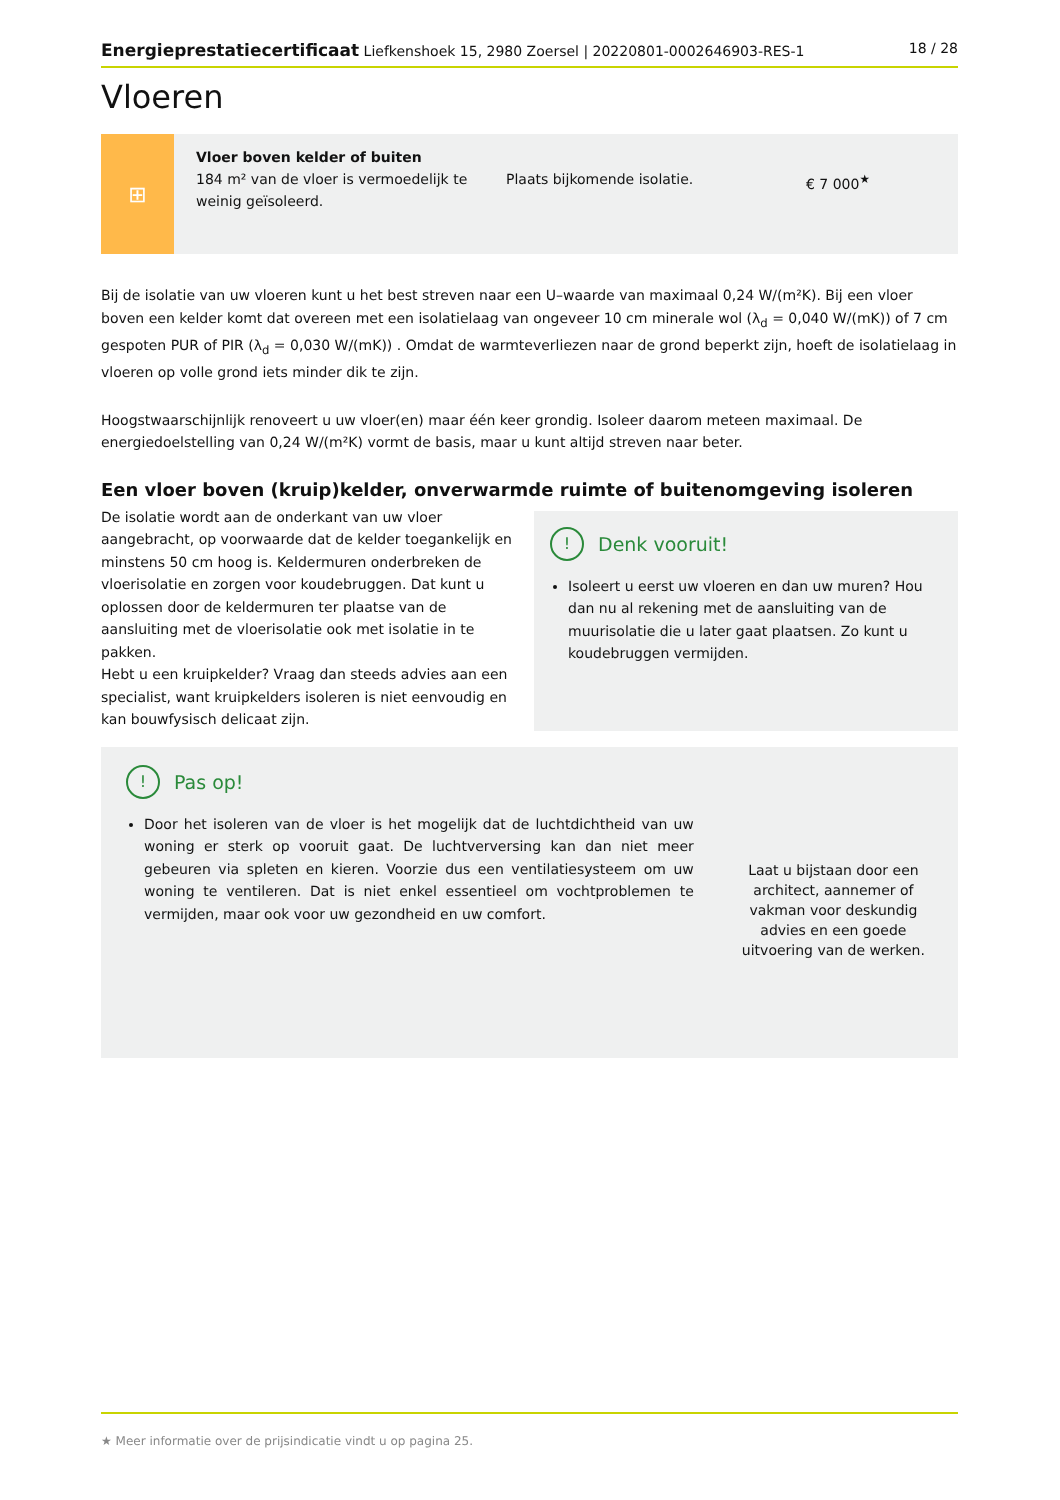Energieprestatiecertificaat Liefkenshoek 15, 2980 Zoersel | 20220801-0002646903-RES-1
18 / 28
Vloeren
⊞
Vloer boven kelder of buiten
184 m² van de vloer is vermoedelijk te weinig geïsoleerd.
Plaats bijkomende isolatie. € 7 000<sup>★</sup>
Bij de isolatie van uw vloeren kunt u het best streven naar een U–waarde van maximaal 0,24 W/(m²K). Bij een vloer boven een kelder komt dat overeen met een isolatielaag van ongeveer 10 cm minerale wol (λ<sub>d</sub> = 0,040 W/(mK)) of 7 cm gespoten PUR of PIR (λ<sub>d</sub> = 0,030 W/(mK)) . Omdat de warmteverliezen naar de grond beperkt zijn, hoeft de isolatielaag in vloeren op volle grond iets minder dik te zijn.
Hoogstwaarschijnlijk renoveert u uw vloer(en) maar één keer grondig. Isoleer daarom meteen maximaal. De energiedoelstelling van 0,24 W/(m²K) vormt de basis, maar u kunt altijd streven naar beter.
Een vloer boven (kruip)kelder, onverwarmde ruimte of buitenomgeving isoleren
De isolatie wordt aan de onderkant van uw vloer aangebracht, op voorwaarde dat de kelder toegankelijk en minstens 50 cm hoog is. Keldermuren onderbreken de vloerisolatie en zorgen voor koudebruggen. Dat kunt u oplossen door de keldermuren ter plaatse van de aansluiting met de vloerisolatie ook met isolatie in te pakken.
Hebt u een kruipkelder? Vraag dan steeds advies aan een specialist, want kruipkelders isoleren is niet eenvoudig en kan bouwfysisch delicaat zijn.
! Denk vooruit!
Isoleert u eerst uw vloeren en dan uw muren? Hou dan nu al rekening met de aansluiting van de muurisolatie die u later gaat plaatsen. Zo kunt u koudebruggen vermijden.
! Pas op!
Door het isoleren van de vloer is het mogelijk dat de luchtdichtheid van uw woning er sterk op vooruit gaat. De luchtverversing kan dan niet meer gebeuren via spleten en kieren. Voorzie dus een ventilatiesysteem om uw woning te ventileren. Dat is niet enkel essentieel om vochtproblemen te vermijden, maar ook voor uw gezondheid en uw comfort.
Laat u bijstaan door een architect, aannemer of vakman voor deskundig advies en een goede uitvoering van de werken.
★ Meer informatie over de prijsindicatie vindt u op pagina 25.